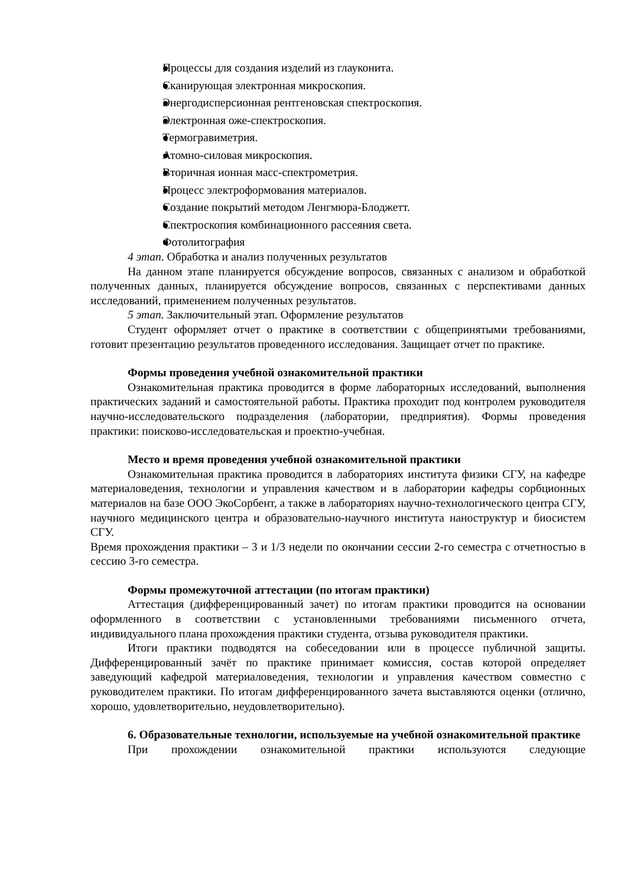Процессы для создания изделий из глауконита.
Сканирующая электронная микроскопия.
Энергодисперсионная рентгеновская спектроскопия.
Электронная оже-спектроскопия.
Термогравиметрия.
Атомно-силовая микроскопия.
Вторичная ионная масс-спектрометрия.
Процесс электроформования материалов.
Создание покрытий методом Ленгмюра-Блоджетт.
Спектроскопия комбинационного рассеяния света.
Фотолитография
4 этап. Обработка и анализ полученных результатов
На данном этапе планируется обсуждение вопросов, связанных с анализом и обработкой полученных данных, планируется обсуждение вопросов, связанных с перспективами данных исследований, применением полученных результатов.
5 этап. Заключительный этап. Оформление результатов
Студент оформляет отчет о практике в соответствии с общепринятыми требованиями, готовит презентацию результатов проведенного исследования. Защищает отчет по практике.
Формы проведения учебной ознакомительной практики
Ознакомительная практика проводится в форме лабораторных исследований, выполнения практических заданий и самостоятельной работы. Практика проходит под контролем руководителя научно-исследовательского подразделения (лаборатории, предприятия). Формы проведения практики: поисково-исследовательская и проектно-учебная.
Место и время проведения учебной ознакомительной практики
Ознакомительная практика проводится в лабораториях института физики СГУ, на кафедре материаловедения, технологии и управления качеством и в лаборатории кафедры сорбционных материалов на базе ООО ЭкоСорбент, а также в лабораториях научно-технологического центра СГУ, научного медицинского центра и образовательно-научного института наноструктур и биосистем СГУ.
Время прохождения практики – 3 и 1/3 недели по окончании сессии 2-го семестра с отчетностью в сессию 3-го семестра.
Формы промежуточной аттестации (по итогам практики)
Аттестация (дифференцированный зачет) по итогам практики проводится на основании оформленного в соответствии с установленными требованиями письменного отчета, индивидуального плана прохождения практики студента, отзыва руководителя практики.
Итоги практики подводятся на собеседовании или в процессе публичной защиты. Дифференцированный зачёт по практике принимает комиссия, состав которой определяет заведующий кафедрой материаловедения, технологии и управления качеством совместно с руководителем практики. По итогам дифференцированного зачета выставляются оценки (отлично, хорошо, удовлетворительно, неудовлетворительно).
6. Образовательные технологии, используемые на учебной ознакомительной практике
При прохождении ознакомительной практики используются следующие